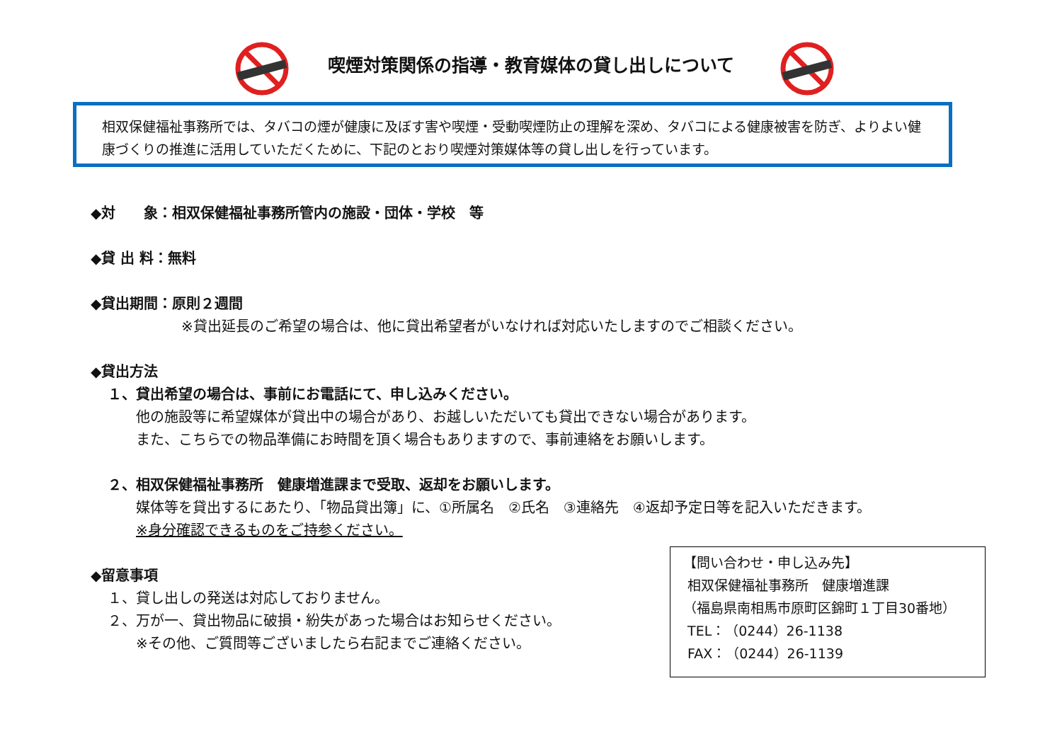喫煙対策関係の指導・教育媒体の貸し出しについて
相双保健福祉事務所では、タバコの煙が健康に及ぼす害や喫煙・受動喫煙防止の理解を深め、タバコによる健康被害を防ぎ、よりよい健康づくりの推進に活用していただくために、下記のとおり喫煙対策媒体等の貸し出しを行っています。
◆対　　象：相双保健福祉事務所管内の施設・団体・学校　等
◆貸 出 料：無料
◆貸出期間：原則２週間
※貸出延長のご希望の場合は、他に貸出希望者がいなければ対応いたしますのでご相談ください。
◆貸出方法
１、貸出希望の場合は、事前にお電話にて、申し込みください。
他の施設等に希望媒体が貸出中の場合があり、お越しいただいても貸出できない場合があります。
また、こちらでの物品準備にお時間を頂く場合もありますので、事前連絡をお願いします。
２、相双保健福祉事務所　健康増進課まで受取、返却をお願いします。
媒体等を貸出するにあたり、「物品貸出簿」に、①所属名　②氏名　③連絡先　④返却予定日等を記入いただきます。
※身分確認できるものをご持参ください。
◆留意事項
１、貸し出しの発送は対応しておりません。
２、万が一、貸出物品に破損・紛失があった場合はお知らせください。
※その他、ご質問等ございましたら右記までご連絡ください。
【問い合わせ・申し込み先】
相双保健福祉事務所　健康増進課
（福島県南相馬市原町区錦町１丁目30番地）
TEL：（0244）26-1138
FAX：（0244）26-1139